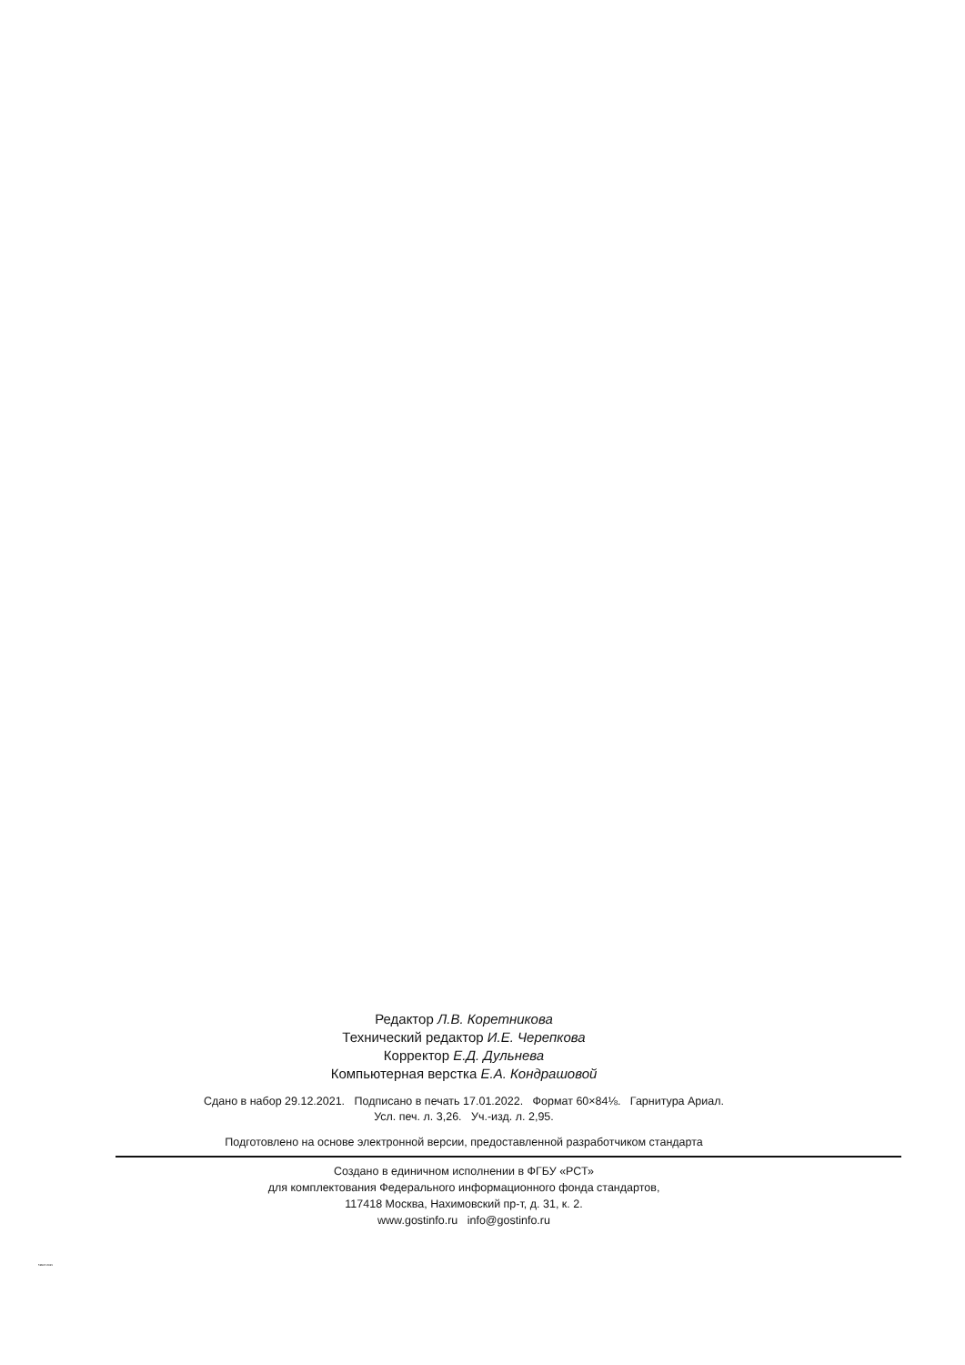Редактор Л.В. Коретникова
Технический редактор И.Е. Черепкова
Корректор Е.Д. Дульнева
Компьютерная верстка Е.А. Кондрашовой
Сдано в набор 29.12.2021. Подписано в печать 17.01.2022. Формат 60×84⅛. Гарнитура Ариал.
Усл. печ. л. 3,26. Уч.-изд. л. 2,95.
Подготовлено на основе электронной версии, предоставленной разработчиком стандарта
Создано в единичном исполнении в ФГБУ «РСТ»
для комплектования Федерального информационного фонда стандартов,
117418 Москва, Нахимовский пр-т, д. 31, к. 2.
www.gostinfo.ru info@gostinfo.ru
59947-2021